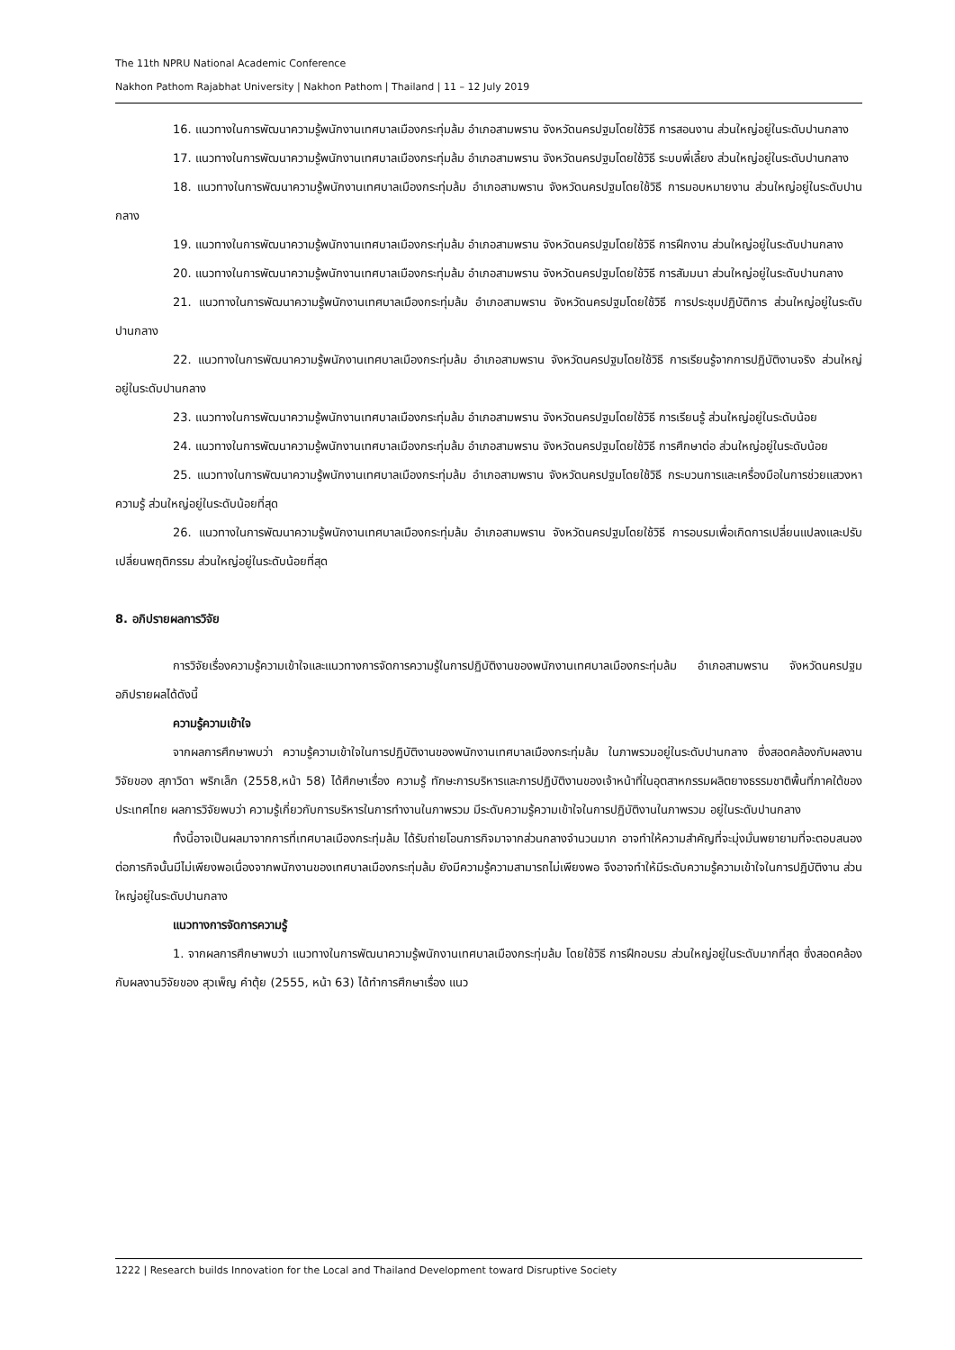The 11th NPRU National Academic Conference
Nakhon Pathom Rajabhat University | Nakhon Pathom | Thailand | 11 – 12 July 2019
16. แนวทางในการพัฒนาความรู้พนักงานเทศบาลเมืองกระทุ่มล้ม อำเภอสามพราน จังหวัดนครปฐมโดยใช้วิธี การสอนงาน ส่วนใหญ่อยู่ในระดับปานกลาง
17. แนวทางในการพัฒนาความรู้พนักงานเทศบาลเมืองกระทุ่มล้ม อำเภอสามพราน จังหวัดนครปฐมโดยใช้วิธี ระบบพี่เลี้ยง ส่วนใหญ่อยู่ในระดับปานกลาง
18. แนวทางในการพัฒนาความรู้พนักงานเทศบาลเมืองกระทุ่มล้ม อำเภอสามพราน จังหวัดนครปฐมโดยใช้วิธี การมอบหมายงาน ส่วนใหญ่อยู่ในระดับปานกลาง
19. แนวทางในการพัฒนาความรู้พนักงานเทศบาลเมืองกระทุ่มล้ม อำเภอสามพราน จังหวัดนครปฐมโดยใช้วิธี การฝึกงาน ส่วนใหญ่อยู่ในระดับปานกลาง
20. แนวทางในการพัฒนาความรู้พนักงานเทศบาลเมืองกระทุ่มล้ม อำเภอสามพราน จังหวัดนครปฐมโดยใช้วิธี การสัมมนา ส่วนใหญ่อยู่ในระดับปานกลาง
21. แนวทางในการพัฒนาความรู้พนักงานเทศบาลเมืองกระทุ่มล้ม อำเภอสามพราน จังหวัดนครปฐมโดยใช้วิธี การประชุมปฏิบัติการ ส่วนใหญ่อยู่ในระดับปานกลาง
22. แนวทางในการพัฒนาความรู้พนักงานเทศบาลเมืองกระทุ่มล้ม อำเภอสามพราน จังหวัดนครปฐมโดยใช้วิธี การเรียนรู้จากการปฏิบัติงานจริง ส่วนใหญ่อยู่ในระดับปานกลาง
23. แนวทางในการพัฒนาความรู้พนักงานเทศบาลเมืองกระทุ่มล้ม อำเภอสามพราน จังหวัดนครปฐมโดยใช้วิธี การเรียนรู้ ส่วนใหญ่อยู่ในระดับน้อย
24. แนวทางในการพัฒนาความรู้พนักงานเทศบาลเมืองกระทุ่มล้ม อำเภอสามพราน จังหวัดนครปฐมโดยใช้วิธี การศึกษาต่อ ส่วนใหญ่อยู่ในระดับน้อย
25. แนวทางในการพัฒนาความรู้พนักงานเทศบาลเมืองกระทุ่มล้ม อำเภอสามพราน จังหวัดนครปฐมโดยใช้วิธี กระบวนการและเครื่องมือในการช่วยแสวงหาความรู้ ส่วนใหญ่อยู่ในระดับน้อยที่สุด
26. แนวทางในการพัฒนาความรู้พนักงานเทศบาลเมืองกระทุ่มล้ม อำเภอสามพราน จังหวัดนครปฐมโดยใช้วิธี การอบรมเพื่อเกิดการเปลี่ยนแปลงและปรับเปลี่ยนพฤติกรรม ส่วนใหญ่อยู่ในระดับน้อยที่สุด
8. อภิปรายผลการวิจัย
การวิจัยเรื่องความรู้ความเข้าใจและแนวทางการจัดการความรู้ในการปฏิบัติงานของพนักงานเทศบาลเมืองกระทุ่มล้ม อำเภอสามพราน จังหวัดนครปฐม อภิปรายผลได้ดังนี้
ความรู้ความเข้าใจ
จากผลการศึกษาพบว่า ความรู้ความเข้าใจในการปฏิบัติงานของพนักงานเทศบาลเมืองกระทุ่มล้ม ในภาพรวมอยู่ในระดับปานกลาง ซึ่งสอดคล้องกับผลงานวิจัยของ สุภาวิดา พริกเล็ก (2558,หน้า 58) ได้ศึกษาเรื่อง ความรู้ ทักษะการบริหารและการปฏิบัติงานของเจ้าหน้าที่ในอุตสาหกรรมผลิตยางธรรมชาติพื้นที่ภาคใต้ของประเทศไทย ผลการวิจัยพบว่า ความรู้เกี่ยวกับการบริหารในการทำงานในภาพรวม มีระดับความรู้ความเข้าใจในการปฏิบัติงานในภาพรวม อยู่ในระดับปานกลาง
ทั้งนี้อาจเป็นผลมาจากการที่เทศบาลเมืองกระทุ่มล้ม ได้รับถ่ายโอนภารกิจมาจากส่วนกลางจำนวนมาก อาจทำให้ความสำคัญที่จะมุ่งมั่นพยายามที่จะตอบสนองต่อภารกิจนั้นมีไม่เพียงพอเนื่องจากพนักงานของเทศบาลเมืองกระทุ่มล้ม ยังมีความรู้ความสามารถไม่เพียงพอ จึงอาจทำให้มีระดับความรู้ความเข้าใจในการปฏิบัติงาน ส่วนใหญ่อยู่ในระดับปานกลาง
แนวทางการจัดการความรู้
1. จากผลการศึกษาพบว่า แนวทางในการพัฒนาความรู้พนักงานเทศบาลเมืองกระทุ่มล้ม โดยใช้วิธี การฝึกอบรม ส่วนใหญ่อยู่ในระดับมากที่สุด ซึ่งสอดคล้องกับผลงานวิจัยของ สุวเพ็ญ คำตุ้ย (2555, หน้า 63) ได้ทำการศึกษาเรื่อง แนว
1222 | Research builds Innovation for the Local and Thailand Development toward Disruptive Society